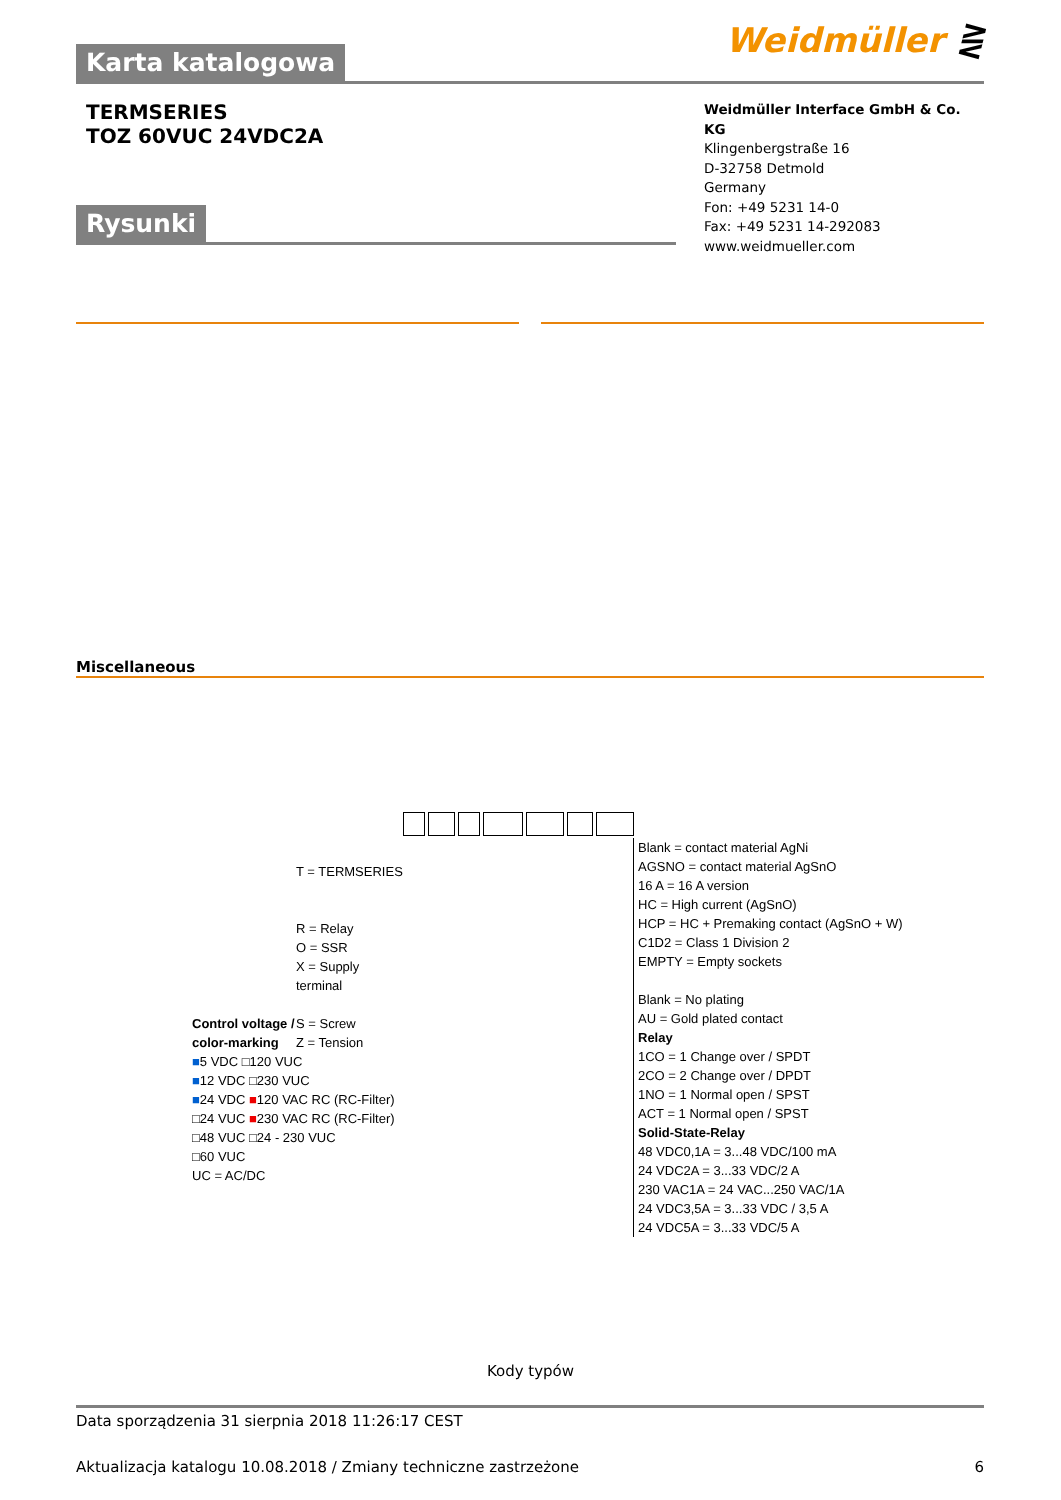Weidmüller ⋛
Karta katalogowa
TERMSERIES
TOZ 60VUC 24VDC2A
Weidmüller Interface GmbH & Co. KG
Klingenbergstraße 16
D-32758 Detmold
Germany
Fon: +49 5231 14-0
Fax: +49 5231 14-292083
www.weidmueller.com
Rysunki
Miscellaneous
T = TERMSERIES
R = Relay
O = SSR
X = Supply terminal
S = Screw
Z = Tension
Control voltage /
color-marking
■5 VDC □120 VUC
■12 VDC □230 VUC
■24 VDC ■120 VAC RC (RC-Filter)
□24 VUC ■230 VAC RC (RC-Filter)
□48 VUC □24 - 230 VUC
□60 VUC
UC = AC/DC
Blank = contact material AgNi
AGSNO = contact material AgSnO
16 A = 16 A version
HC = High current (AgSnO)
HCP = HC + Premaking contact (AgSnO + W)
C1D2 = Class 1 Division 2
EMPTY = Empty sockets
Blank = No plating
AU = Gold plated contact
Relay
1CO = 1 Change over / SPDT
2CO = 2 Change over / DPDT
1NO = 1 Normal open / SPST
ACT = 1 Normal open / SPST
Solid-State-Relay
48 VDC0,1A = 3...48 VDC/100 mA
24 VDC2A = 3...33 VDC/2 A
230 VAC1A = 24 VAC...250 VAC/1A
24 VDC3,5A = 3...33 VDC / 3,5 A
24 VDC5A = 3...33 VDC/5 A
Kody typów
Data sporządzenia 31 sierpnia 2018 11:26:17 CEST
Aktualizacja katalogu 10.08.2018 / Zmiany techniczne zastrzeżone 6